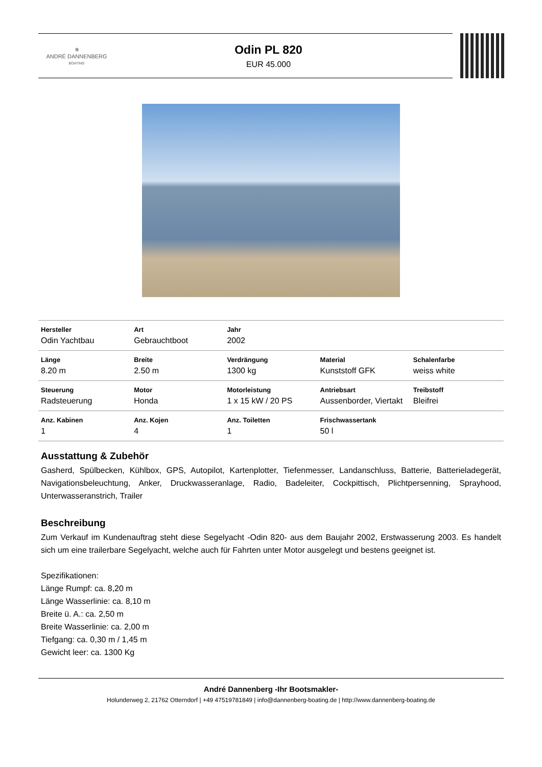✵
ANDRÉ DANNENBERG
BOATING
Odin PL 820
EUR 45.000
| Hersteller Odin Yachtbau | Art Gebrauchtboot | Jahr 2002 | | |
| Länge 8.20 m | Breite 2.50 m | Verdrängung 1300 kg | Material Kunststoff GFK | Schalenfarbe weiss white |
| Steuerung Radsteuerung | Motor Honda | Motorleistung 1 x 15 kW / 20 PS | Antriebsart Aussenborder, Viertakt | Treibstoff Bleifrei |
| Anz. Kabinen 1 | Anz. Kojen 4 | Anz. Toiletten 1 | Frischwassertank 50 l | |
Ausstattung & Zubehör
Gasherd, Spülbecken, Kühlbox, GPS, Autopilot, Kartenplotter, Tiefenmesser, Landanschluss, Batterie, Batterieladegerät, Navigationsbeleuchtung, Anker, Druckwasseranlage, Radio, Badeleiter, Cockpittisch, Plichtpersenning, Sprayhood, Unterwasseranstrich, Trailer
Beschreibung
Zum Verkauf im Kundenauftrag steht diese Segelyacht -Odin 820- aus dem Baujahr 2002, Erstwasserung 2003. Es handelt sich um eine trailerbare Segelyacht, welche auch für Fahrten unter Motor ausgelegt und bestens geeignet ist.
Spezifikationen:
Länge Rumpf: ca. 8,20 m
Länge Wasserlinie: ca. 8,10 m
Breite ü. A.: ca. 2,50 m
Breite Wasserlinie: ca. 2,00 m
Tiefgang: ca. 0,30 m / 1,45 m
Gewicht leer: ca. 1300 Kg
André Dannenberg -Ihr Bootsmakler-
Holunderweg 2, 21762 Otterndorf | +49 47519781849 | info@dannenberg-boating.de | http://www.dannenberg-boating.de